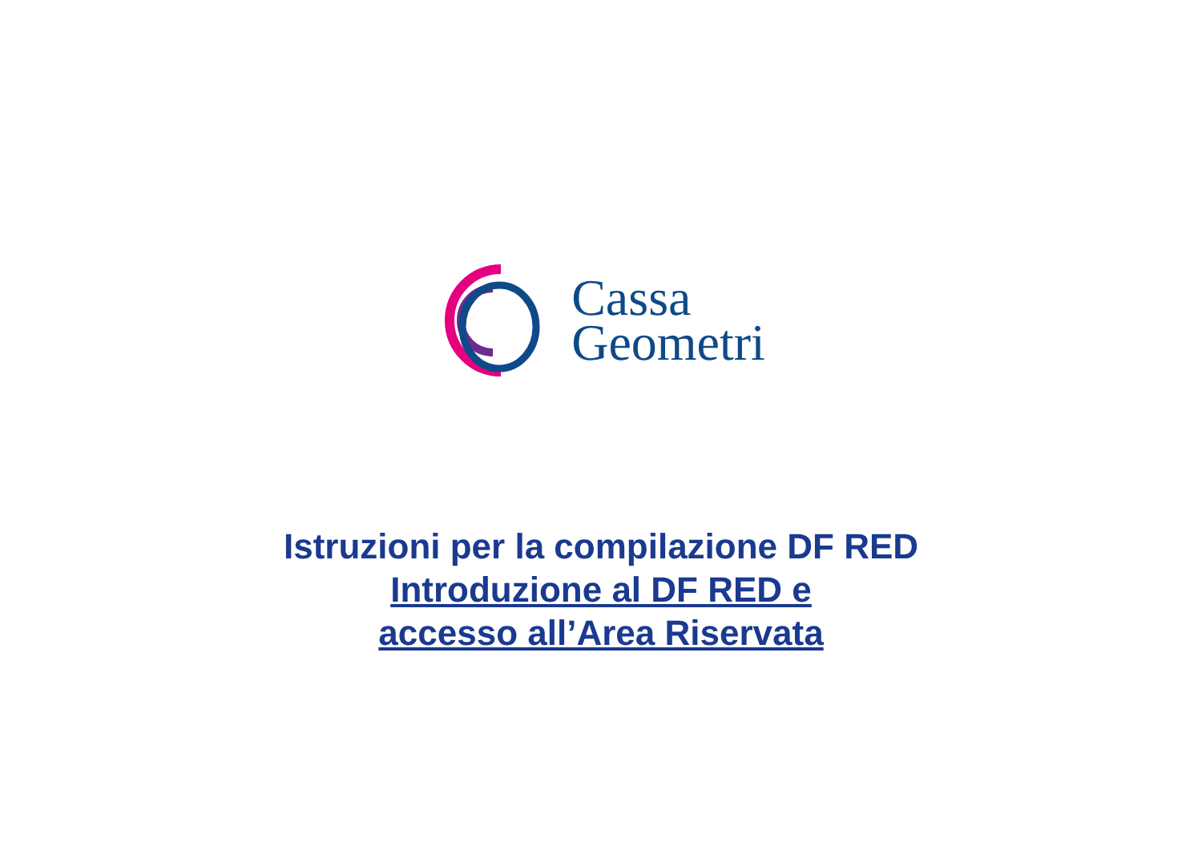Cassa
Geometri
Istruzioni per la compilazione DF RED
Introduzione al DF RED e
accesso all’Area Riservata